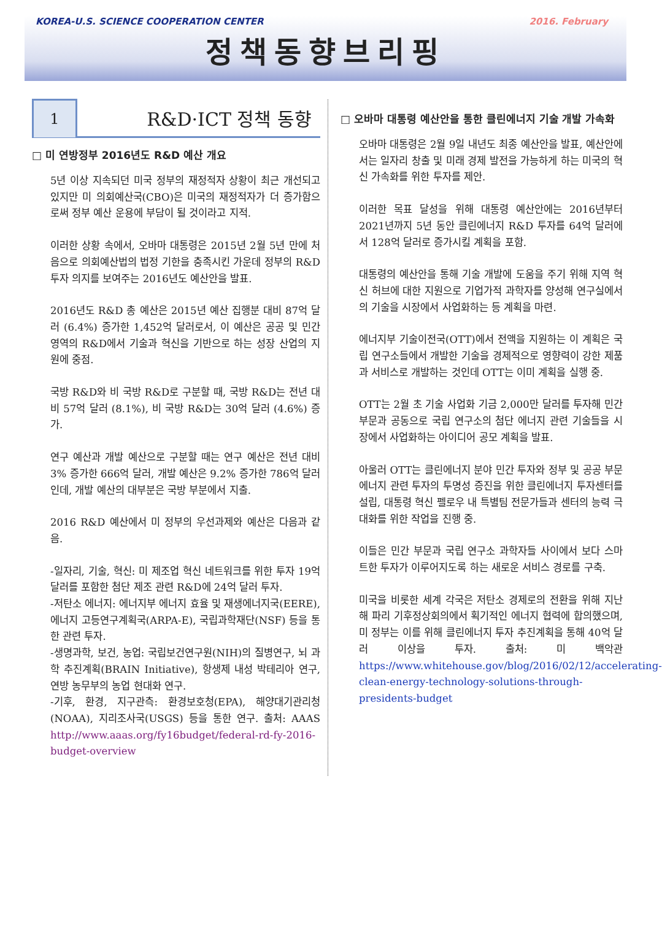KOREA-U.S. SCIENCE COOPERATION CENTER 2016. February
정책동향브리핑
1
R&D·ICT 정책 동향
□ 미 연방정부 2016년도 R&D 예산 개요
5년 이상 지속되던 미국 정부의 재정적자 상황이 최근 개선되고 있지만 미 의회예산국(CBO)은 미국의 재정적자가 더 증가함으로써 정부 예산 운용에 부담이 될 것이라고 지적.
이러한 상황 속에서, 오바마 대통령은 2015년 2월 5년 만에 처음으로 의회예산법의 법정 기한을 충족시킨 가운데 정부의 R&D 투자 의지를 보여주는 2016년도 예산안을 발표.
2016년도 R&D 총 예산은 2015년 예산 집행분 대비 87억 달러 (6.4%) 증가한 1,452억 달러로서, 이 예산은 공공 및 민간 영역의 R&D에서 기술과 혁신을 기반으로 하는 성장 산업의 지원에 중점.
국방 R&D와 비 국방 R&D로 구분할 때, 국방 R&D는 전년 대비 57억 달러 (8.1%), 비 국방 R&D는 30억 달러 (4.6%) 증가.
연구 예산과 개발 예산으로 구분할 때는 연구 예산은 전년 대비 3% 증가한 666억 달러, 개발 예산은 9.2% 증가한 786억 달러인데, 개발 예산의 대부분은 국방 부분에서 지출.
2016 R&D 예산에서 미 정부의 우선과제와 예산은 다음과 같음.
-일자리, 기술, 혁신: 미 제조업 혁신 네트워크를 위한 투자 19억 달러를 포함한 첨단 제조 관련 R&D에 24억 달러 투자.
-저탄소 에너지: 에너지부 에너지 효율 및 재생에너지국(EERE), 에너지 고등연구계획국(ARPA-E), 국립과학재단(NSF) 등을 통한 관련 투자.
-생명과학, 보건, 농업: 국립보건연구원(NIH)의 질병연구, 뇌 과학 추진계획(BRAIN Initiative), 항생제 내성 박테리아 연구, 연방 농무부의 농업 현대화 연구.
-기후, 환경, 지구관측: 환경보호청(EPA), 해양대기관리청(NOAA), 지리조사국(USGS) 등을 통한 연구. 출처: AAAS http://www.aaas.org/fy16budget/federal-rd-fy-2016-budget-overview
□ 오바마 대통령 예산안을 통한 클린에너지 기술 개발 가속화
오바마 대통령은 2월 9일 내년도 최종 예산안을 발표, 예산안에서는 일자리 창출 및 미래 경제 발전을 가능하게 하는 미국의 혁신 가속화를 위한 투자를 제안.
이러한 목표 달성을 위해 대통령 예산안에는 2016년부터 2021년까지 5년 동안 클린에너지 R&D 투자를 64억 달러에서 128억 달러로 증가시킬 계획을 포함.
대통령의 예산안을 통해 기술 개발에 도움을 주기 위해 지역 혁신 허브에 대한 지원으로 기업가적 과학자를 양성해 연구실에서의 기술을 시장에서 사업화하는 등 계획을 마련.
에너지부 기술이전국(OTT)에서 전액을 지원하는 이 계획은 국립 연구소들에서 개발한 기술을 경제적으로 영향력이 강한 제품과 서비스로 개발하는 것인데 OTT는 이미 계획을 실행 중.
OTT는 2월 초 기술 사업화 기금 2,000만 달러를 투자해 민간 부문과 공동으로 국립 연구소의 첨단 에너지 관련 기술들을 시장에서 사업화하는 아이디어 공모 계획을 발표.
아울러 OTT는 클린에너지 분야 민간 투자와 정부 및 공공 부문 에너지 관련 투자의 투명성 증진을 위한 클린에너지 투자센터를 설립, 대통령 혁신 펠로우 내 특별팀 전문가들과 센터의 능력 극대화를 위한 작업을 진행 중.
이들은 민간 부문과 국립 연구소 과학자들 사이에서 보다 스마트한 투자가 이루어지도록 하는 새로운 서비스 경로를 구축.
미국을 비롯한 세계 각국은 저탄소 경제로의 전환을 위해 지난해 파리 기후정상회의에서 획기적인 에너지 협력에 합의했으며, 미 정부는 이를 위해 클린에너지 투자 추진계획을 통해 40억 달러 이상을 투자. 출처: 미 백악관 https://www.whitehouse.gov/blog/2016/02/12/accelerating-clean-energy-technology-solutions-through-presidents-budget